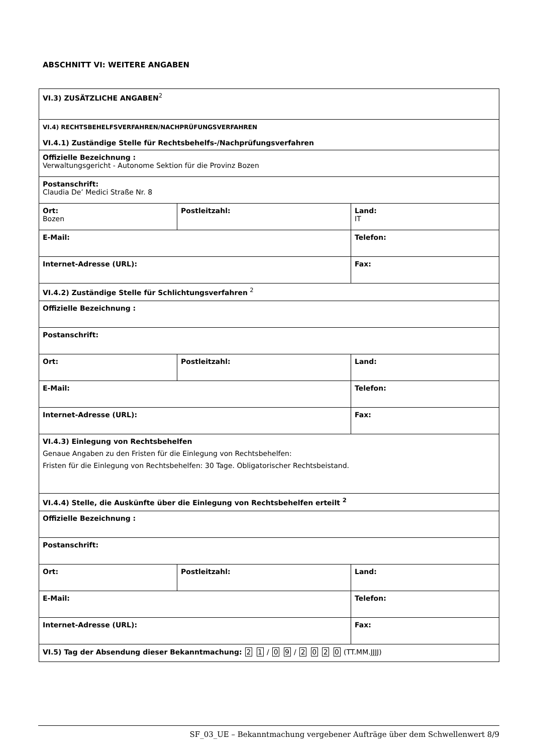ABSCHNITT VI: WEITERE ANGABEN
| VI.3) ZUSÄTZLICHE ANGABEN<sup>2</sup> | | |
| VI.4) RECHTSBEHELFSVERFAHREN/NACHPRÜFUNGSVERFAHREN VI.4.1) Zuständige Stelle für Rechtsbehelfs-/Nachprüfungsverfahren | | |
| Offizielle Bezeichnung : Verwaltungsgericht - Autonome Sektion für die Provinz Bozen | | |
| Postanschrift: Claudia De’ Medici Straße Nr. 8 | | |
| Ort: Bozen | Postleitzahl: | Land: IT |
| E-Mail: | | Telefon: |
| Internet-Adresse (URL): | | Fax: |
| VI.4.2) Zuständige Stelle für Schlichtungsverfahren <sup>2</sup> | | |
| Offizielle Bezeichnung : | | |
| Postanschrift: | | |
| Ort: | Postleitzahl: | Land: |
| E-Mail: | | Telefon: |
| Internet-Adresse (URL): | | Fax: |
| VI.4.3) Einlegung von Rechtsbehelfen Genaue Angaben zu den Fristen für die Einlegung von Rechtsbehelfen: Fristen für die Einlegung von Rechtsbehelfen: 30 Tage. Obligatorischer Rechtsbeistand. | | |
| VI.4.4) Stelle, die Auskünfte über die Einlegung von Rechtsbehelfen erteilt <sup>2</sup> | | |
| Offizielle Bezeichnung : | | |
| Postanschrift: | | |
| Ort: | Postleitzahl: | Land: |
| E-Mail: | | Telefon: |
| Internet-Adresse (URL): | | Fax: |
| VI.5) Tag der Absendung dieser Bekanntmachung: 2 1 / 0 9 / 2 0 2 0 (TT.MM.JJJJ) | | |
SF_03_UE – Bekanntmachung vergebener Aufträge über dem Schwellenwert 8/9